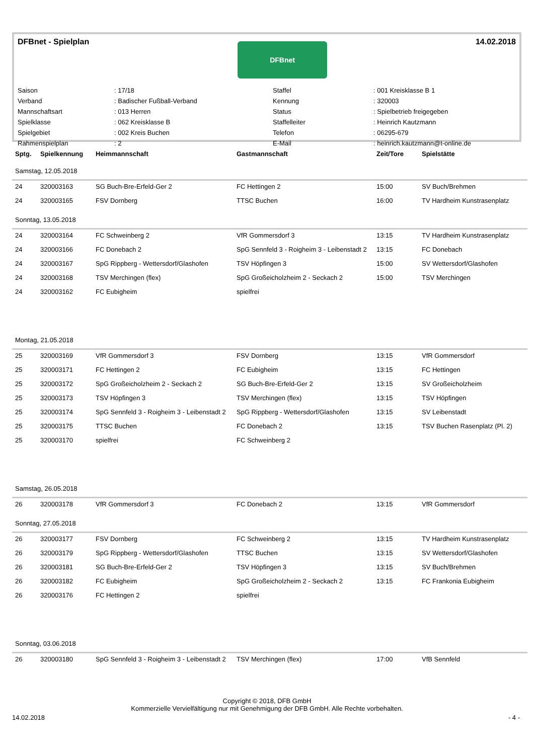DFBnet - Spielplan
DFBnet
14.02.2018
| Saison | : 17/18 | Staffel | : 001 Kreisklasse B 1 |
| Verband | : Badischer Fußball-Verband | Kennung | : 320003 |
| Mannschaftsart | : 013 Herren | Status | : Spielbetrieb freigegeben |
| Spielklasse | : 062 Kreisklasse B | Staffelleiter | : Heinrich Kautzmann |
| Spielgebiet | : 002 Kreis Buchen | Telefon | : 06295-679 |
| Rahmenspielplan | : 2 | E-Mail | : heinrich.kautzmann@t-online.de |
| Sptg. | Spielkennung | Heimmannschaft | Gastmannschaft | Zeit/Tore | Spielstätte |
| --- | --- | --- | --- | --- | --- |
| Samstag, 12.05.2018 | | | | | |
| 24 | 320003163 | SG Buch-Bre-Erfeld-Ger 2 | FC Hettingen 2 | 15:00 | SV Buch/Brehmen |
| 24 | 320003165 | FSV Dornberg | TTSC Buchen | 16:00 | TV Hardheim Kunstrasenplatz |
| Sonntag, 13.05.2018 | | | | | |
| 24 | 320003164 | FC Schweinberg 2 | VfR Gommersdorf 3 | 13:15 | TV Hardheim Kunstrasenplatz |
| 24 | 320003166 | FC Donebach 2 | SpG Sennfeld 3 - Roigheim 3 - Leibenstadt 2 | 13:15 | FC Donebach |
| 24 | 320003167 | SpG Rippberg - Wettersdorf/Glashofen | TSV Höpfingen 3 | 15:00 | SV Wettersdorf/Glashofen |
| 24 | 320003168 | TSV Merchingen (flex) | SpG Großeicholzheim 2 - Seckach 2 | 15:00 | TSV Merchingen |
| 24 | 320003162 | FC Eubigheim | spielfrei | | |
| Montag, 21.05.2018 | | | | | |
| 25 | 320003169 | VfR Gommersdorf 3 | FSV Dornberg | 13:15 | VfR Gommersdorf |
| 25 | 320003171 | FC Hettingen 2 | FC Eubigheim | 13:15 | FC Hettingen |
| 25 | 320003172 | SpG Großeicholzheim 2 - Seckach 2 | SG Buch-Bre-Erfeld-Ger 2 | 13:15 | SV Großeicholzheim |
| 25 | 320003173 | TSV Höpfingen 3 | TSV Merchingen (flex) | 13:15 | TSV Höpfingen |
| 25 | 320003174 | SpG Sennfeld 3 - Roigheim 3 - Leibenstadt 2 | SpG Rippberg - Wettersdorf/Glashofen | 13:15 | SV Leibenstadt |
| 25 | 320003175 | TTSC Buchen | FC Donebach 2 | 13:15 | TSV Buchen Rasenplatz (Pl. 2) |
| 25 | 320003170 | spielfrei | FC Schweinberg 2 | | |
| Samstag, 26.05.2018 | | | | | |
| 26 | 320003178 | VfR Gommersdorf 3 | FC Donebach 2 | 13:15 | VfR Gommersdorf |
| Sonntag, 27.05.2018 | | | | | |
| 26 | 320003177 | FSV Dornberg | FC Schweinberg 2 | 13:15 | TV Hardheim Kunstrasenplatz |
| 26 | 320003179 | SpG Rippberg - Wettersdorf/Glashofen | TTSC Buchen | 13:15 | SV Wettersdorf/Glashofen |
| 26 | 320003181 | SG Buch-Bre-Erfeld-Ger 2 | TSV Höpfingen 3 | 13:15 | SV Buch/Brehmen |
| 26 | 320003182 | FC Eubigheim | SpG Großeicholzheim 2 - Seckach 2 | 13:15 | FC Frankonia Eubigheim |
| 26 | 320003176 | FC Hettingen 2 | spielfrei | | |
| Sonntag, 03.06.2018 | | | | | |
| 26 | 320003180 | SpG Sennfeld 3 - Roigheim 3 - Leibenstadt 2 | TSV Merchingen (flex) | 17:00 | VfB Sennfeld |
Copyright © 2018, DFB GmbH
Kommerzielle Vervielfältigung nur mit Genehmigung der DFB GmbH. Alle Rechte vorbehalten.
14.02.2018 - 4 -